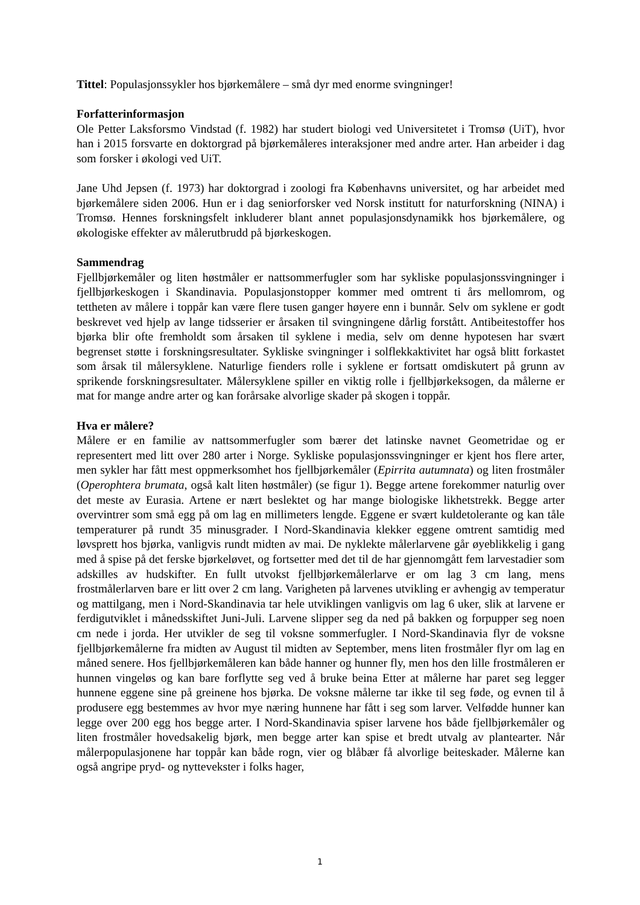Tittel: Populasjonssykler hos bjørkemålere – små dyr med enorme svingninger!
Forfatterinformasjon
Ole Petter Laksforsmo Vindstad (f. 1982) har studert biologi ved Universitetet i Tromsø (UiT), hvor han i 2015 forsvarte en doktorgrad på bjørkemåleres interaksjoner med andre arter. Han arbeider i dag som forsker i økologi ved UiT.
Jane Uhd Jepsen (f. 1973) har doktorgrad i zoologi fra Københavns universitet, og har arbeidet med bjørkemålere siden 2006. Hun er i dag seniorforsker ved Norsk institutt for naturforskning (NINA) i Tromsø. Hennes forskningsfelt inkluderer blant annet populasjonsdynamikk hos bjørkemålere, og økologiske effekter av målerutbrudd på bjørkeskogen.
Sammendrag
Fjellbjørkemåler og liten høstmåler er nattsommerfugler som har sykliske populasjonssvingninger i fjellbjørkeskogen i Skandinavia. Populasjonstopper kommer med omtrent ti års mellomrom, og tettheten av målere i toppår kan være flere tusen ganger høyere enn i bunnår. Selv om syklene er godt beskrevet ved hjelp av lange tidsserier er årsaken til svingningene dårlig forstått. Antibeitestoffer hos bjørka blir ofte fremholdt som årsaken til syklene i media, selv om denne hypotesen har svært begrenset støtte i forskningsresultater. Sykliske svingninger i solflekkaktivitet har også blitt forkastet som årsak til målersyklene. Naturlige fienders rolle i syklene er fortsatt omdiskutert på grunn av sprikende forskningsresultater. Målersyklene spiller en viktig rolle i fjellbjørkeksogen, da målerne er mat for mange andre arter og kan forårsake alvorlige skader på skogen i toppår.
Hva er målere?
Målere er en familie av nattsommerfugler som bærer det latinske navnet Geometridae og er representert med litt over 280 arter i Norge. Sykliske populasjonssvingninger er kjent hos flere arter, men sykler har fått mest oppmerksomhet hos fjellbjørkemåler (Epirrita autumnata) og liten frostmåler (Operophtera brumata, også kalt liten høstmåler) (se figur 1). Begge artene forekommer naturlig over det meste av Eurasia. Artene er nært beslektet og har mange biologiske likhetstrekk. Begge arter overvintrer som små egg på om lag en millimeters lengde. Eggene er svært kuldetolerante og kan tåle temperaturer på rundt 35 minusgrader. I Nord-Skandinavia klekker eggene omtrent samtidig med løvsprett hos bjørka, vanligvis rundt midten av mai. De nyklekte målerlarvene går øyeblikkelig i gang med å spise på det ferske bjørkeløvet, og fortsetter med det til de har gjennomgått fem larvestadier som adskilles av hudskifter. En fullt utvokst fjellbjørkemålerlarve er om lag 3 cm lang, mens frostmålerlarven bare er litt over 2 cm lang. Varigheten på larvenes utvikling er avhengig av temperatur og mattilgang, men i Nord-Skandinavia tar hele utviklingen vanligvis om lag 6 uker, slik at larvene er ferdigutviklet i månedsskiftet Juni-Juli. Larvene slipper seg da ned på bakken og forpupper seg noen cm nede i jorda. Her utvikler de seg til voksne sommerfugler. I Nord-Skandinavia flyr de voksne fjellbjørkemålerne fra midten av August til midten av September, mens liten frostmåler flyr om lag en måned senere. Hos fjellbjørkemåleren kan både hanner og hunner fly, men hos den lille frostmåleren er hunnen vingeløs og kan bare forflytte seg ved å bruke beina Etter at målerne har paret seg legger hunnene eggene sine på greinene hos bjørka. De voksne målerne tar ikke til seg føde, og evnen til å produsere egg bestemmes av hvor mye næring hunnene har fått i seg som larver. Velfødde hunner kan legge over 200 egg hos begge arter. I Nord-Skandinavia spiser larvene hos både fjellbjørkemåler og liten frostmåler hovedsakelig bjørk, men begge arter kan spise et bredt utvalg av plantearter. Når målerpopulasjonene har toppår kan både rogn, vier og blåbær få alvorlige beiteskader. Målerne kan også angripe pryd- og nyttevekster i folks hager,
1